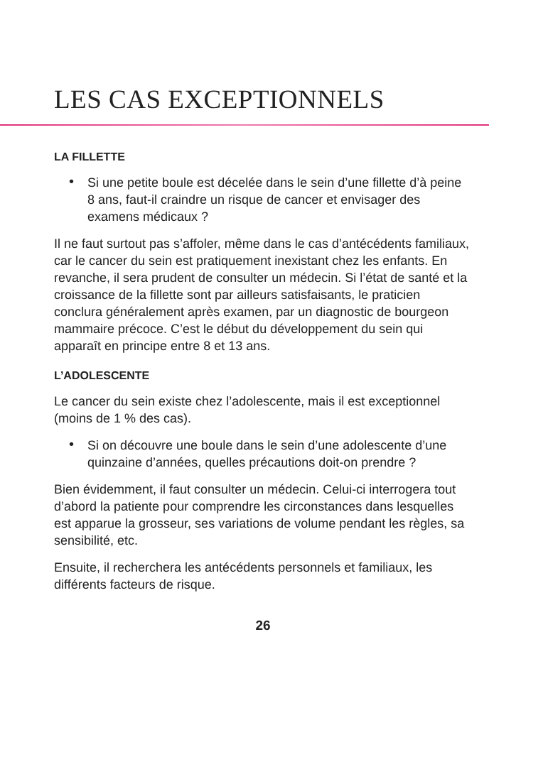LES CAS EXCEPTIONNELS
LA FILLETTE
• Si une petite boule est décelée dans le sein d’une fillette d’à peine 8 ans, faut-il craindre un risque de cancer et envisager des examens médicaux ?
Il ne faut surtout pas s’affoler, même dans le cas d’antécédents familiaux, car le cancer du sein est pratiquement inexistant chez les enfants. En revanche, il sera prudent de consulter un médecin. Si l’état de santé et la croissance de la fillette sont par ailleurs satisfaisants, le praticien conclura généralement après examen, par un diagnostic de bourgeon mammaire précoce. C’est le début du développement du sein qui apparaît en principe entre 8 et 13 ans.
L’ADOLESCENTE
Le cancer du sein existe chez l’adolescente, mais il est exceptionnel (moins de 1 % des cas).
• Si on découvre une boule dans le sein d’une adolescente d’une quinzaine d’années, quelles précautions doit-on prendre ?
Bien évidemment, il faut consulter un médecin. Celui-ci interrogera tout d’abord la patiente pour comprendre les circonstances dans lesquelles est apparue la grosseur, ses variations de volume pendant les règles, sa sensibilité, etc.
Ensuite, il recherchera les antécédents personnels et familiaux, les différents facteurs de risque.
26